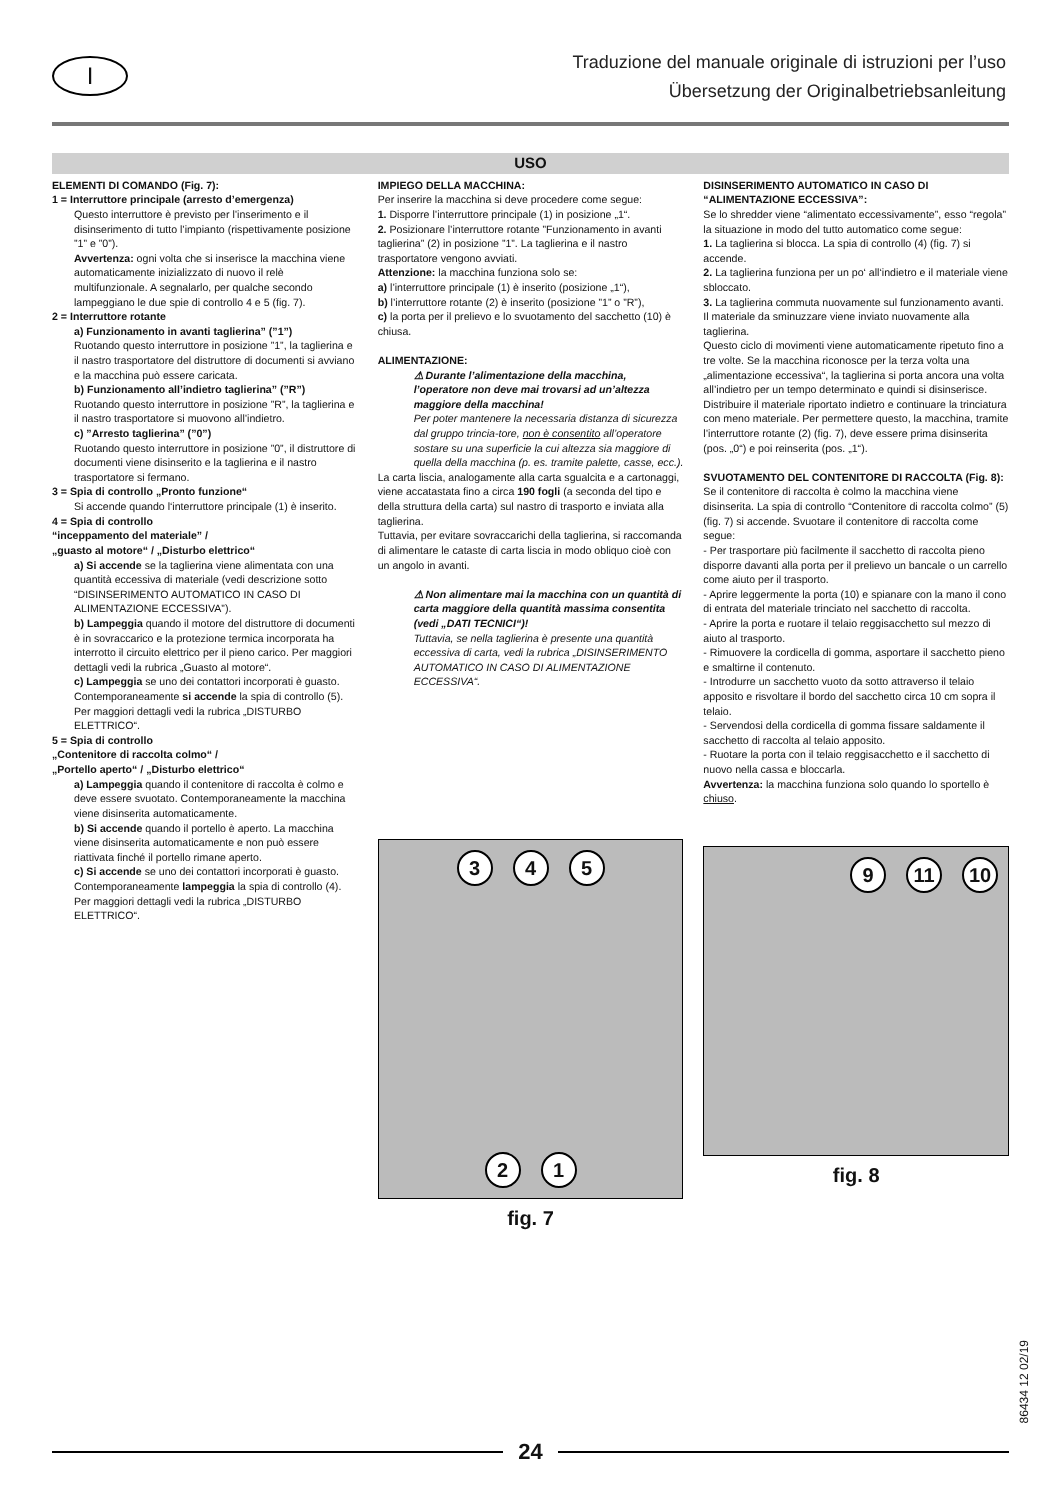I
Traduzione del manuale originale di istruzioni per l’uso
Übersetzung der Originalbetriebsanleitung
USO
ELEMENTI DI COMANDO (Fig. 7):
1 = Interruttore principale (arresto d’emergenza)
Questo interruttore è previsto per l’inserimento e il disinserimento di tutto l’impianto (rispettivamente posizione ”1” e ”0”).
Avvertenza: ogni volta che si inserisce la macchina viene automaticamente inizializzato di nuovo il relè multifunzionale. A segnalarlo, per qualche secondo lampeggiano le due spie di controllo 4 e 5 (fig. 7).
2 = Interruttore rotante
a) Funzionamento in avanti taglierina” (”1”)
Ruotando questo interruttore in posizione ”1”, la taglierina e il nastro trasportatore del distruttore di documenti si avviano e la macchina può essere caricata.
b) Funzionamento all’indietro taglierina” (”R”)
Ruotando questo interruttore in posizione ”R”, la taglierina e il nastro trasportatore si muovono all’indietro.
c) ”Arresto taglierina” (”0”)
Ruotando questo interruttore in posizione ”0”, il distruttore di documenti viene disinserito e la taglierina e il nastro trasportatore si fermano.
3 = Spia di controllo „Pronto funzione“
Si accende quando l‘interruttore principale (1) è inserito.
4 = Spia di controllo
“inceppamento del materiale” /
„guasto al motore“ / „Disturbo elettrico“
a) Si accende se la taglierina viene alimentata con una quantità eccessiva di materiale (vedi descrizione sotto “DISINSERIMENTO AUTOMATICO IN CASO DI ALIMENTAZIONE ECCESSIVA”).
b) Lampeggia quando il motore del distruttore di documenti è in sovraccarico e la protezione termica incorporata ha interrotto il circuito elettrico per il pieno carico. Per maggiori dettagli vedi la rubrica „Guasto al motore“.
c) Lampeggia se uno dei contattori incorporati è guasto. Contemporaneamente si accende la spia di controllo (5). Per maggiori dettagli vedi la rubrica „DISTURBO ELETTRICO“.
5 = Spia di controllo
„Contenitore di raccolta colmo“ /
„Portello aperto“ / „Disturbo elettrico“
a) Lampeggia quando il contenitore di raccolta è colmo e deve essere svuotato. Contemporaneamente la macchina viene disinserita automaticamente.
b) Si accende quando il portello è aperto. La macchina viene disinserita automaticamente e non può essere riattivata finché il portello rimane aperto.
c) Si accende se uno dei contattori incorporati è guasto. Contemporaneamente lampeggia la spia di controllo (4). Per maggiori dettagli vedi la rubrica „DISTURBO ELETTRICO“.
IMPIEGO DELLA MACCHINA:
Per inserire la macchina si deve procedere come segue:
1. Disporre l’interruttore principale (1) in posizione „1“.
2. Posizionare l’interruttore rotante ”Funzionamento in avanti taglierina” (2) in posizione ”1”. La taglierina e il nastro trasportatore vengono avviati.
Attenzione: la macchina funziona solo se:
a) l’interruttore principale (1) è inserito (posizione „1“),
b) l’interruttore rotante (2) è inserito (posizione ”1” o ”R”),
c) la porta per il prelievo e lo svuotamento del sacchetto (10) è chiusa.
ALIMENTAZIONE:
⚠ Durante l’alimentazione della macchina, l’operatore non deve mai trovarsi ad un’altezza maggiore della macchina!
Per poter mantenere la necessaria distanza di sicurezza dal gruppo trincia-tore, non è consentito all’operatore sostare su una superficie la cui altezza sia maggiore di quella della macchina (p. es. tramite palette, casse, ecc.).
La carta liscia, analogamente alla carta sgualcita e a cartonaggi, viene accatastata fino a circa 190 fogli (a seconda del tipo e della struttura della carta) sul nastro di trasporto e inviata alla taglierina.
Tuttavia, per evitare sovraccarichi della taglierina, si raccomanda di alimentare le cataste di carta liscia in modo obliquo cioè con un angolo in avanti.
⚠ Non alimentare mai la macchina con un quantità di carta maggiore della quantità massima consentita (vedi „DATI TECNICI“)!
Tuttavia, se nella taglierina è presente una quantità eccessiva di carta, vedi la rubrica „DISINSERIMENTO AUTOMATICO IN CASO DI ALIMENTAZIONE ECCESSIVA“.
3
4
5
2
1
fig. 7
DISINSERIMENTO AUTOMATICO IN CASO DI “ALIMENTAZIONE ECCESSIVA”:
Se lo shredder viene “alimentato eccessivamente”, esso “regola” la situazione in modo del tutto automatico come segue:
1. La taglierina si blocca. La spia di controllo (4) (fig. 7) si accende.
2. La taglierina funziona per un po‘ all‘indietro e il materiale viene sbloccato.
3. La taglierina commuta nuovamente sul funzionamento avanti. Il materiale da sminuzzare viene inviato nuovamente alla taglierina.
Questo ciclo di movimenti viene automaticamente ripetuto fino a tre volte. Se la macchina riconosce per la terza volta una „alimentazione eccessiva“, la taglierina si porta ancora una volta all’indietro per un tempo determinato e quindi si disinserisce.
Distribuire il materiale riportato indietro e continuare la trinciatura con meno materiale. Per permettere questo, la macchina, tramite l’interruttore rotante (2) (fig. 7), deve essere prima disinserita (pos. „0“) e poi reinserita (pos. „1“).
SVUOTAMENTO DEL CONTENITORE DI RACCOLTA (Fig. 8):
Se il contenitore di raccolta è colmo la macchina viene disinserita. La spia di controllo “Contenitore di raccolta colmo” (5) (fig. 7) si accende. Svuotare il contenitore di raccolta come segue:
- Per trasportare più facilmente il sacchetto di raccolta pieno disporre davanti alla porta per il prelievo un bancale o un carrello come aiuto per il trasporto.
- Aprire leggermente la porta (10) e spianare con la mano il cono di entrata del materiale trinciato nel sacchetto di raccolta.
- Aprire la porta e ruotare il telaio reggisacchetto sul mezzo di aiuto al trasporto.
- Rimuovere la cordicella di gomma, asportare il sacchetto pieno e smaltirne il contenuto.
- Introdurre un sacchetto vuoto da sotto attraverso il telaio apposito e risvoltare il bordo del sacchetto circa 10 cm sopra il telaio.
- Servendosi della cordicella di gomma fissare saldamente il sacchetto di raccolta al telaio apposito.
- Ruotare la porta con il telaio reggisacchetto e il sacchetto di nuovo nella cassa e bloccarla.
Avvertenza: la macchina funziona solo quando lo sportello è chiuso.
9
11
10
fig. 8
86434 12 02/19
24